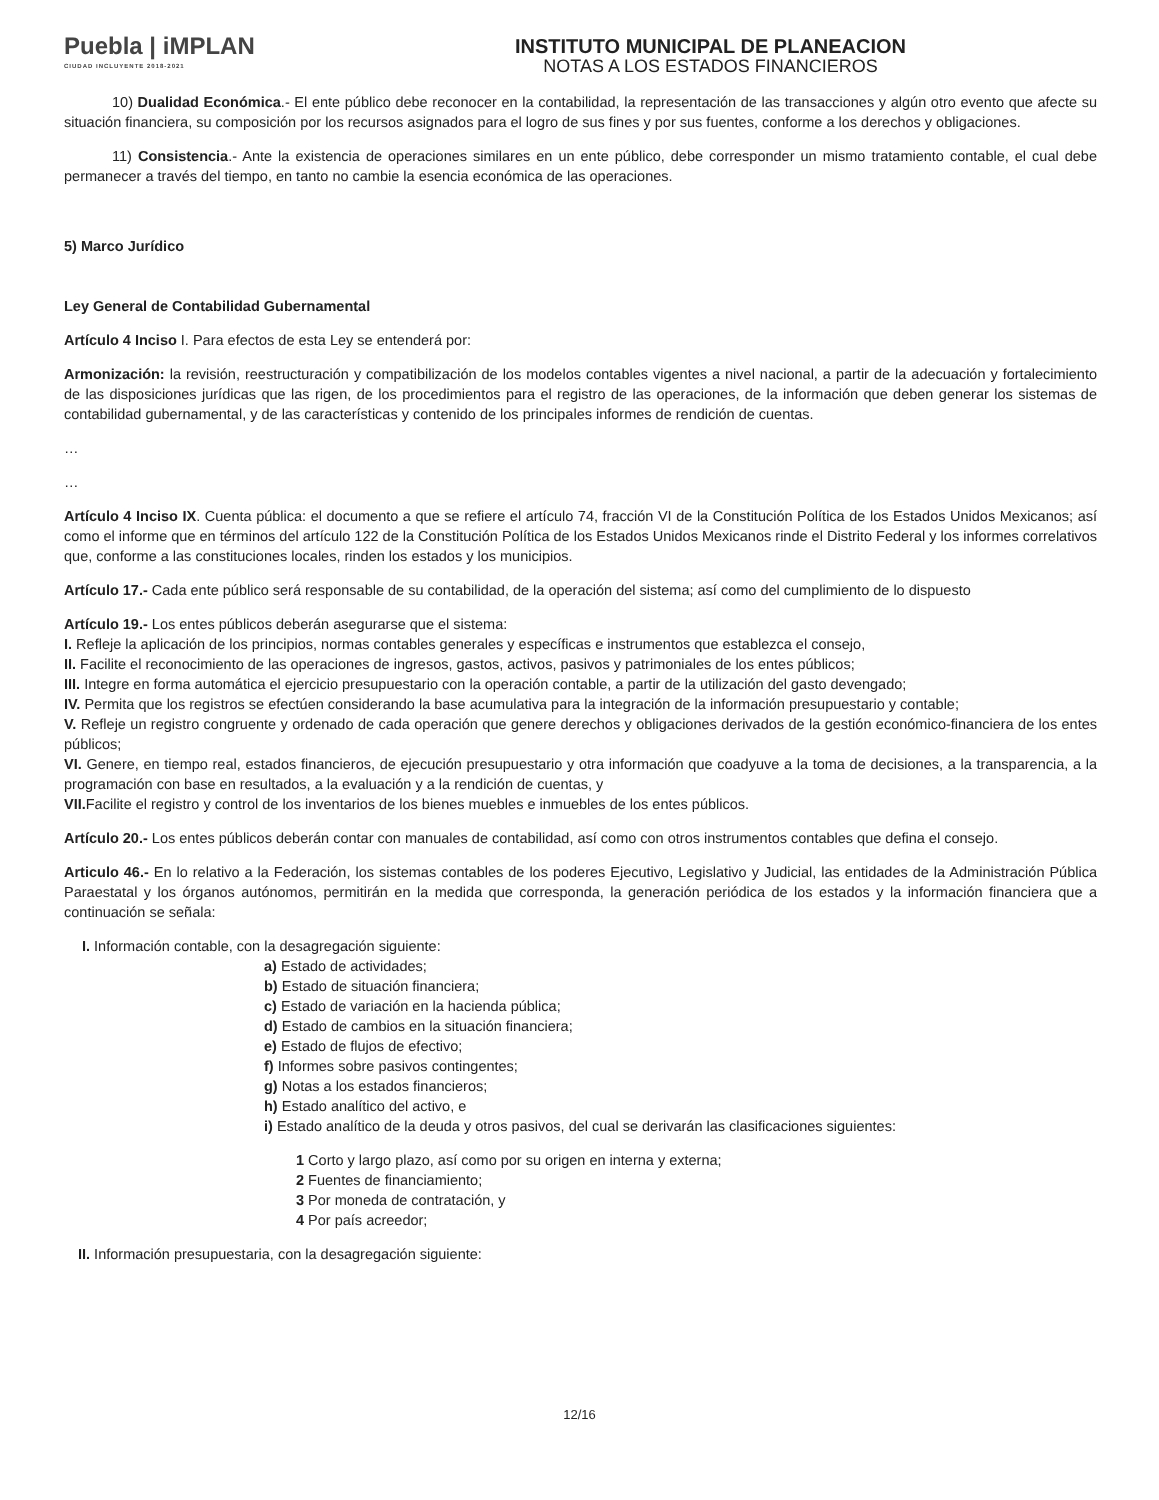Puebla | iMPLAN
CIUDAD INCLUYENTE 2018-2021
INSTITUTO MUNICIPAL DE PLANEACION
NOTAS A LOS ESTADOS FINANCIEROS
10) Dualidad Económica.- El ente público debe reconocer en la contabilidad, la representación de las transacciones y algún otro evento que afecte su situación financiera, su composición por los recursos asignados para el logro de sus fines y por sus fuentes, conforme a los derechos y obligaciones.
11) Consistencia.- Ante la existencia de operaciones similares en un ente público, debe corresponder un mismo tratamiento contable, el cual debe permanecer a través del tiempo, en tanto no cambie la esencia económica de las operaciones.
5) Marco Jurídico
Ley General de Contabilidad Gubernamental
Artículo 4 Inciso I. Para efectos de esta Ley se entenderá por:
Armonización: la revisión, reestructuración y compatibilización de los modelos contables vigentes a nivel nacional, a partir de la adecuación y fortalecimiento de las disposiciones jurídicas que las rigen, de los procedimientos para el registro de las operaciones, de la información que deben generar los sistemas de contabilidad gubernamental, y de las características y contenido de los principales informes de rendición de cuentas.
…
…
Artículo 4 Inciso IX. Cuenta pública: el documento a que se refiere el artículo 74, fracción VI de la Constitución Política de los Estados Unidos Mexicanos; así como el informe que en términos del artículo 122 de la Constitución Política de los Estados Unidos Mexicanos rinde el Distrito Federal y los informes correlativos que, conforme a las constituciones locales, rinden los estados y los municipios.
Artículo 17.- Cada ente público será responsable de su contabilidad, de la operación del sistema; así como del cumplimiento de lo dispuesto
Artículo 19.- Los entes públicos deberán asegurarse que el sistema:
I. Refleje la aplicación de los principios, normas contables generales y específicas e instrumentos que establezca el consejo,
II. Facilite el reconocimiento de las operaciones de ingresos, gastos, activos, pasivos y patrimoniales de los entes públicos;
III. Integre en forma automática el ejercicio presupuestario con la operación contable, a partir de la utilización del gasto devengado;
IV. Permita que los registros se efectúen considerando la base acumulativa para la integración de la información presupuestario y contable;
V. Refleje un registro congruente y ordenado de cada operación que genere derechos y obligaciones derivados de la gestión económico-financiera de los entes públicos;
VI. Genere, en tiempo real, estados financieros, de ejecución presupuestario y otra información que coadyuve a la toma de decisiones, a la transparencia, a la programación con base en resultados, a la evaluación y a la rendición de cuentas, y
VII. Facilite el registro y control de los inventarios de los bienes muebles e inmuebles de los entes públicos.
Artículo 20.- Los entes públicos deberán contar con manuales de contabilidad, así como con otros instrumentos contables que defina el consejo.
Articulo 46.- En lo relativo a la Federación, los sistemas contables de los poderes Ejecutivo, Legislativo y Judicial, las entidades de la Administración Pública Paraestatal y los órganos autónomos, permitirán en la medida que corresponda, la generación periódica de los estados y la información financiera que a continuación se señala:
I. Información contable, con la desagregación siguiente:
a) Estado de actividades;
b) Estado de situación financiera;
c) Estado de variación en la hacienda pública;
d) Estado de cambios en la situación financiera;
e) Estado de flujos de efectivo;
f) Informes sobre pasivos contingentes;
g) Notas a los estados financieros;
h) Estado analítico del activo, e
i) Estado analítico de la deuda y otros pasivos, del cual se derivarán las clasificaciones siguientes:
1 Corto y largo plazo, así como por su origen en interna y externa;
2 Fuentes de financiamiento;
3 Por moneda de contratación, y
4 Por país acreedor;
II. Información presupuestaria, con la desagregación siguiente:
12/16